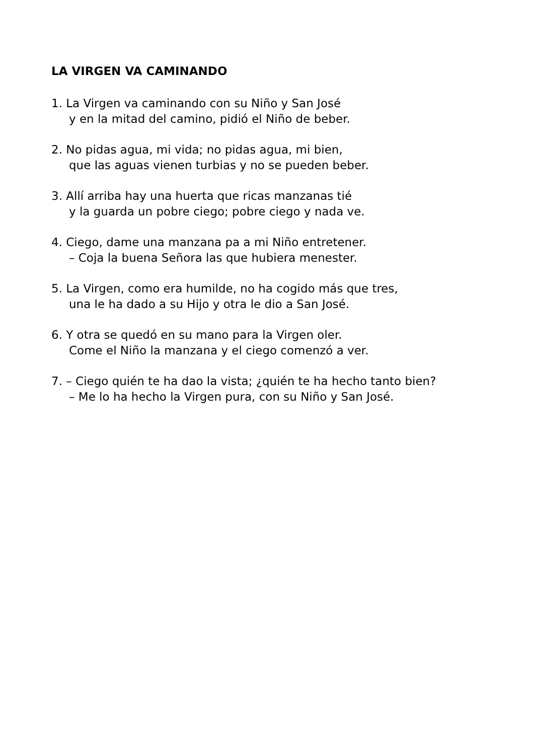LA VIRGEN VA CAMINANDO
1. La Virgen va caminando con su Niño y San José
y en la mitad del camino, pidió el Niño de beber.
2. No pidas agua, mi vida; no pidas agua, mi bien,
que las aguas vienen turbias y no se pueden beber.
3. Allí arriba hay una huerta que ricas manzanas tié
y la guarda un pobre ciego; pobre ciego y nada ve.
4. Ciego, dame una manzana pa a mi Niño entretener.
– Coja la buena Señora las que hubiera menester.
5. La Virgen, como era humilde, no ha cogido más que tres,
una le ha dado a su Hijo y otra le dio a San José.
6. Y otra se quedó en su mano para la Virgen oler.
Come el Niño la manzana y el ciego comenzó a ver.
7. – Ciego quién te ha dao la vista; ¿quién te ha hecho tanto bien?
– Me lo ha hecho la Virgen pura, con su Niño y San José.